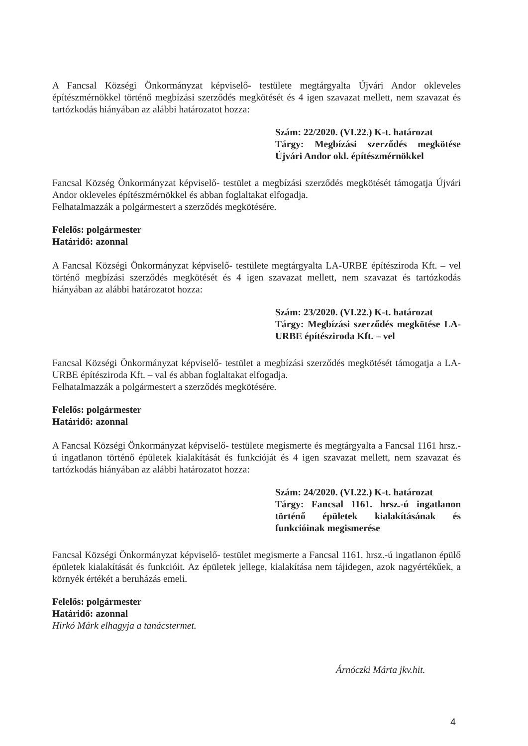A Fancsal Községi Önkormányzat képviselő- testülete megtárgyalta Újvári Andor okleveles építészmérnökkel történő megbízási szerződés megkötését és 4 igen szavazat mellett, nem szavazat és tartózkodás hiányában az alábbi határozatot hozza:
Szám: 22/2020. (VI.22.) K-t. határozat
Tárgy: Megbízási szerződés megkötése Újvári Andor okl. építészmérnökkel
Fancsal Község Önkormányzat képviselő- testület a megbízási szerződés megkötését támogatja Újvári Andor okleveles építészmérnökkel és abban foglaltakat elfogadja.
Felhatalmazzák a polgármestert a szerződés megkötésére.
Felelős: polgármester
Határidő: azonnal
A Fancsal Községi Önkormányzat képviselő- testülete megtárgyalta LA-URBE építésziroda Kft. – vel történő megbízási szerződés megkötését és 4 igen szavazat mellett, nem szavazat és tartózkodás hiányában az alábbi határozatot hozza:
Szám: 23/2020. (VI.22.) K-t. határozat
Tárgy: Megbízási szerződés megkötése LA-URBE építésziroda Kft. – vel
Fancsal Községi Önkormányzat képviselő- testület a megbízási szerződés megkötését támogatja a LA-URBE építésziroda Kft. – val és abban foglaltakat elfogadja.
Felhatalmazzák a polgármestert a szerződés megkötésére.
Felelős: polgármester
Határidő: azonnal
A Fancsal Községi Önkormányzat képviselő- testülete megismerte és megtárgyalta a Fancsal 1161 hrsz.-ú ingatlanon történő épületek kialakítását és funkcióját és 4 igen szavazat mellett, nem szavazat és tartózkodás hiányában az alábbi határozatot hozza:
Szám: 24/2020. (VI.22.) K-t. határozat
Tárgy: Fancsal 1161. hrsz.-ú ingatlanon történő épületek kialakításának és funkcióinak megismerése
Fancsal Községi Önkormányzat képviselő- testület megismerte a Fancsal 1161. hrsz.-ú ingatlanon épülő épületek kialakítását és funkcióit. Az épületek jellege, kialakítása nem tájidegen, azok nagyértékűek, a környék értékét a beruházás emeli.
Felelős: polgármester
Határidő: azonnal
Hirkó Márk elhagyja a tanácstermet.
Árnóczki Márta jkv.hit.
4